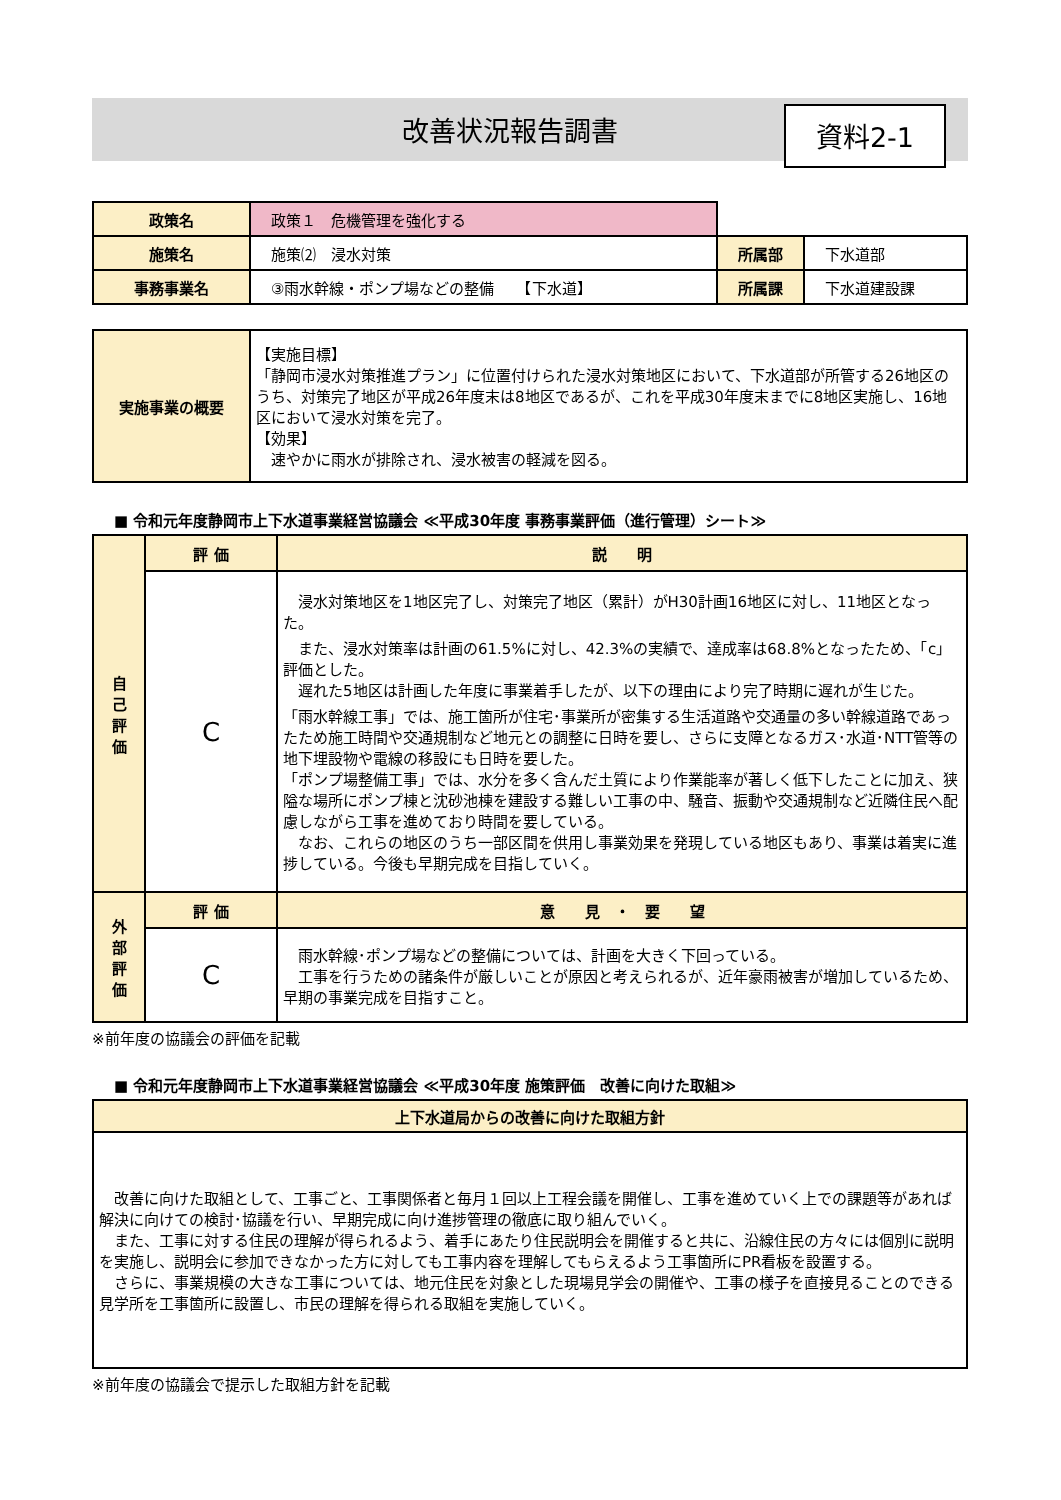改善状況報告調書
資料2-1
| 政策名 | 政策１ 危機管理を強化する | | |
| 施策名 | 施策⑵ 浸水対策 | 所属部 | 下水道部 |
| 事務事業名 | ③雨水幹線・ポンプ場などの整備 【下水道】 | 所属課 | 下水道建設課 |
| 実施事業の概要 | 【実施目標】 「静岡市浸水対策推進プラン」に位置付けられた浸水対策地区において、下水道部が所管する26地区のうち、対策完了地区が平成26年度末は8地区であるが、これを平成30年度末までに8地区実施し、16地区において浸水対策を完了。 【効果】 速やかに雨水が排除され、浸水被害の軽減を図る。 |
■ 令和元年度静岡市上下水道事業経営協議会 ≪平成30年度 事務事業評価（進行管理）シート≫
| 自 己 評 価 | 評 価 | 説 明 |
| --- | --- | --- |
| | C | 浸水対策地区を1地区完了し、対策完了地区（累計）がH30計画16地区に対し、11地区となった。 また、浸水対策率は計画の61.5%に対し、42.3%の実績で、達成率は68.8%となったため、「c」評価とした。 遅れた5地区は計画した年度に事業着手したが、以下の理由により完了時期に遅れが生じた。 「雨水幹線工事」では、施工箇所が住宅･事業所が密集する生活道路や交通量の多い幹線道路であったため施工時間や交通規制など地元との調整に日時を要し、さらに支障となるガス･水道･NTT管等の地下埋設物や電線の移設にも日時を要した。 「ポンプ場整備工事」では、水分を多く含んだ土質により作業能率が著しく低下したことに加え、狭隘な場所にポンプ棟と沈砂池棟を建設する難しい工事の中、騒音、振動や交通規制など近隣住民へ配慮しながら工事を進めており時間を要している。 なお、これらの地区のうち一部区間を供用し事業効果を発現している地区もあり、事業は着実に進捗している。今後も早期完成を目指していく。 |
| 外 部 評 価 | 評 価 | 意 見 ・ 要 望 |
| | C | 雨水幹線･ポンプ場などの整備については、計画を大きく下回っている。 工事を行うための諸条件が厳しいことが原因と考えられるが、近年豪雨被害が増加しているため、早期の事業完成を目指すこと。 |
※前年度の協議会の評価を記載
■ 令和元年度静岡市上下水道事業経営協議会 ≪平成30年度 施策評価　改善に向けた取組≫
| 上下水道局からの改善に向けた取組方針 |
| --- |
| 改善に向けた取組として、工事ごと、工事関係者と毎月１回以上工程会議を開催し、工事を進めていく上での課題等があれば解決に向けての検討･協議を行い、早期完成に向け進捗管理の徹底に取り組んでいく。 また、工事に対する住民の理解が得られるよう、着手にあたり住民説明会を開催すると共に、沿線住民の方々には個別に説明を実施し、説明会に参加できなかった方に対しても工事内容を理解してもらえるよう工事箇所にPR看板を設置する。 さらに、事業規模の大きな工事については、地元住民を対象とした現場見学会の開催や、工事の様子を直接見ることのできる見学所を工事箇所に設置し、市民の理解を得られる取組を実施していく。 |
※前年度の協議会で提示した取組方針を記載